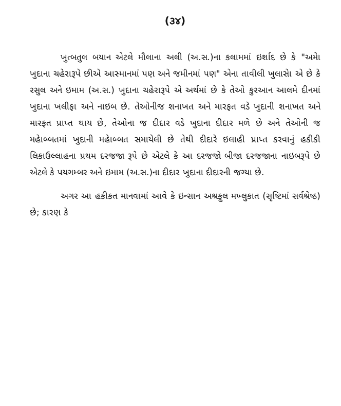(૩૪)
ખુત્બતુલ બયાન એટલે મૌલાના અલી (અ.સ.)ના કલામમાં ઇર્શાદ છે કે "અમેા ખુદાના ચહેરારૂપે છીએ આસ્માનમાં પણ અને જમીનમાં પણ" એના તાવીલી ખુલાસેા એ છે કે રસુલ અને ઇમામ (અ.સ.) ખુદાના ચહેરારૂપે એ અર્થમાં છે કે તેઓ કુરઆન આલમે દીનમાં ખુદાના ખલીફા અને નાઇબ છે. તેઓનીજ શનાખત અને મારફત વડે ખુદાની શનાખત અને મારફત પ્રાપ્ત થાય છે, તેઓના જ દીદાર વડે ખુદાના દીદાર મળે છે અને તેઓની જ મહેાબ્બતમાં ખુદાની મહેાબ્બત સમાયેલી છે તેથી દીદારે ઇલાહી પ્રાપ્ત કરવાનું હકીકી લિકાઉલ્લાહના પ્રથમ દરજજા રૂપે છે એટલે કે આ દરજજો બીજા દરજજાના નાઇબરૂપે છે એટલે કે પયગમ્બર અને ઇમામ (અ.સ.)ના દીદાર ખુદાના દીદારની જગ્યા છે.
અગર આ હકીકત માનવામાં આવે કે ઇન્સાન અશ્રફુલ મખ્લુકાત (સૃષ્ટિમાં સર્વશ્રેષ્ઠ) છે; કારણ કે